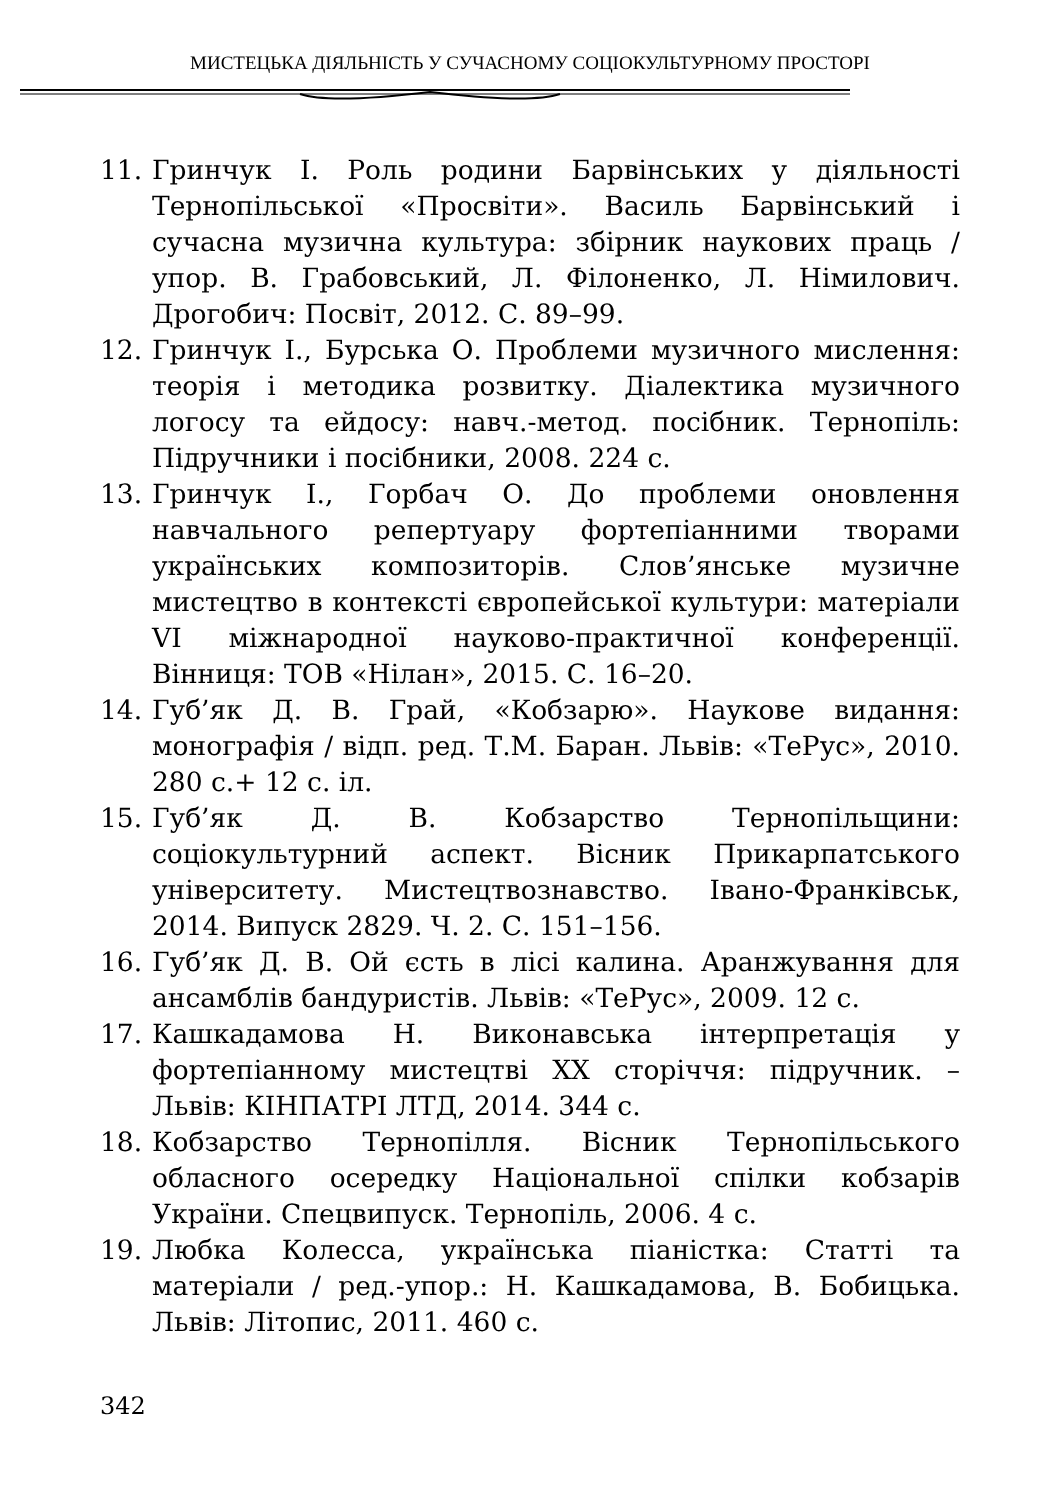МИСТЕЦЬКА ДІЯЛЬНІСТЬ У СУЧАСНОМУ СОЦІОКУЛЬТУРНОМУ ПРОСТОРІ
11. Гринчук І. Роль родини Барвінських у діяльності Тернопільської «Просвіти». Василь Барвінський і сучасна музична культура: збірник наукових праць / упор. В. Грабовський, Л. Філоненко, Л. Німилович. Дрогобич: Посвіт, 2012. С. 89–99.
12. Гринчук І., Бурська О. Проблеми музичного мислення: теорія і методика розвитку. Діалектика музичного логосу та ейдосу: навч.-метод. посібник. Тернопіль: Підручники і посібники, 2008. 224 с.
13. Гринчук І., Горбач О. До проблеми оновлення навчального репертуару фортепіанними творами українських композиторів. Слов’янське музичне мистецтво в контексті європейської культури: матеріали VI міжнародної науково-практичної конференції. Вінниця: ТОВ «Нілан», 2015. С. 16–20.
14. Губ’як Д. В. Грай, «Кобзарю». Наукове видання: монографія / відп. ред. Т.М. Баран. Львів: «ТеРус», 2010. 280 с.+ 12 с. іл.
15. Губ’як Д. В. Кобзарство Тернопільщини: соціокультурний аспект. Вісник Прикарпатського університету. Мистецтвознавство. Івано-Франківськ, 2014. Випуск 2829. Ч. 2. С. 151–156.
16. Губ’як Д. В. Ой єсть в лісі калина. Аранжування для ансамблів бандуристів. Львів: «ТеРус», 2009. 12 с.
17. Кашкадамова Н. Виконавська інтерпретація у фортепіанному мистецтві ХХ сторіччя: підручник. – Львів: КІНПАТРІ ЛТД, 2014. 344 с.
18. Кобзарство Тернопілля. Вісник Тернопільського обласного осередку Національної спілки кобзарів України. Спецвипуск. Тернопіль, 2006. 4 с.
19. Любка Колесса, українська піаністка: Статті та матеріали / ред.-упор.: Н. Кашкадамова, В. Бобицька. Львів: Літопис, 2011. 460 с.
342